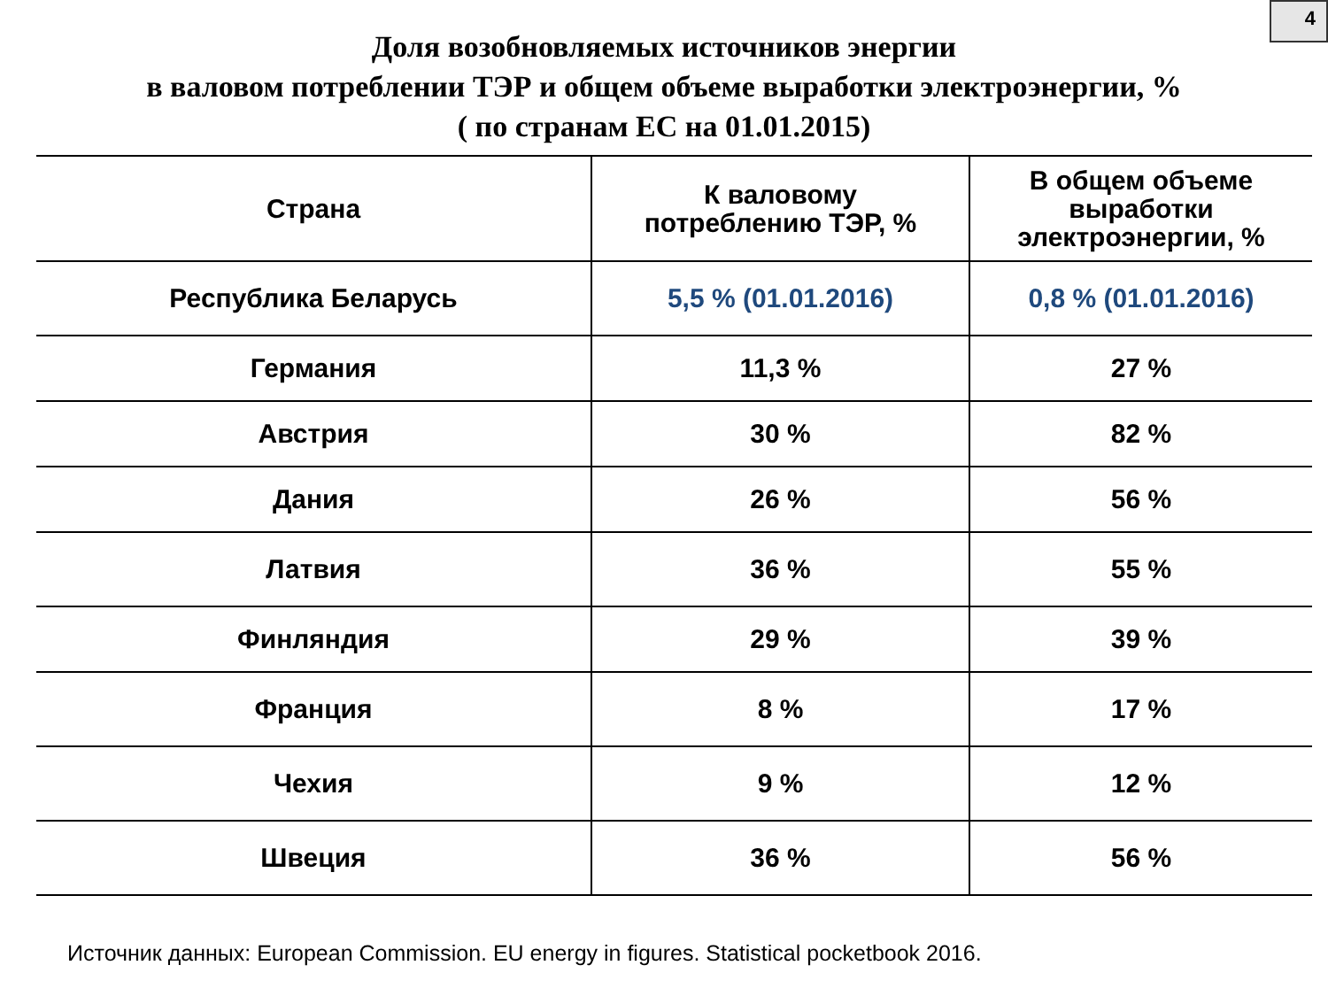4
Доля возобновляемых источников энергии
в валовом потреблении ТЭР и общем объеме выработки электроэнергии, %
( по странам ЕС на 01.01.2015)
| Страна | К валовому потреблению ТЭР, % | В общем объеме выработки электроэнергии, % |
| --- | --- | --- |
| Республика Беларусь | 5,5 % (01.01.2016) | 0,8 % (01.01.2016) |
| Германия | 11,3 % | 27 % |
| Австрия | 30 % | 82 % |
| Дания | 26 % | 56 % |
| Латвия | 36 % | 55 % |
| Финляндия | 29 % | 39 % |
| Франция | 8 % | 17 % |
| Чехия | 9 % | 12 % |
| Швеция | 36 % | 56 % |
Источник данных: European Commission. EU energy in figures. Statistical pocketbook 2016.